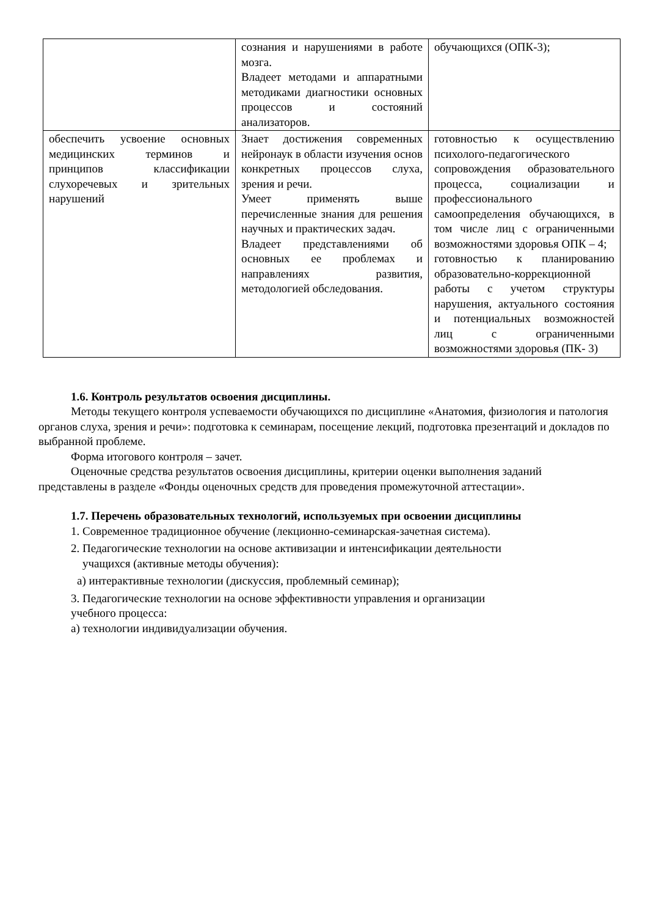| | сознания и нарушениями в работе мозга. Владеет методами и аппаратными методиками диагностики основных процессов и состояний анализаторов. | обучающихся (ОПК-3); |
| обеспечить усвоение основных медицинских терминов и принципов классификации слухоречевых и зрительных нарушений | Знает достижения современных нейронаук в области изучения основ конкретных процессов слуха, зрения и речи. Умеет применять выше перечисленные знания для решения научных и практических задач. Владеет представлениями об основных ее проблемах и направлениях развития, методологией обследования. | готовностью к осуществлению психолого-педагогического сопровождения образовательного процесса, социализации и профессионального самоопределения обучающихся, в том числе лиц с ограниченными возможностями здоровья ОПК – 4; готовностью к планированию образовательно-коррекционной работы с учетом структуры нарушения, актуального состояния и потенциальных возможностей лиц с ограниченными возможностями здоровья (ПК- 3) |
1.6. Контроль результатов освоения дисциплины.
Методы текущего контроля успеваемости обучающихся по дисциплине «Анатомия, физиология и патология органов слуха, зрения и речи»: подготовка к семинарам, посещение лекций, подготовка презентаций и докладов по выбранной проблеме.
Форма итогового контроля – зачет.
Оценочные средства результатов освоения дисциплины, критерии оценки выполнения заданий представлены в разделе «Фонды оценочных средств для проведения промежуточной аттестации».
1.7. Перечень образовательных технологий, используемых при освоении дисциплины
1. Современное традиционное обучение (лекционно-семинарская-зачетная система).
2. Педагогические технологии на основе активизации и интенсификации деятельности
учащихся (активные методы обучения):
а) интерактивные технологии (дискуссия, проблемный семинар);
3. Педагогические технологии на основе эффективности управления и организации
учебного процесса:
а) технологии индивидуализации обучения.